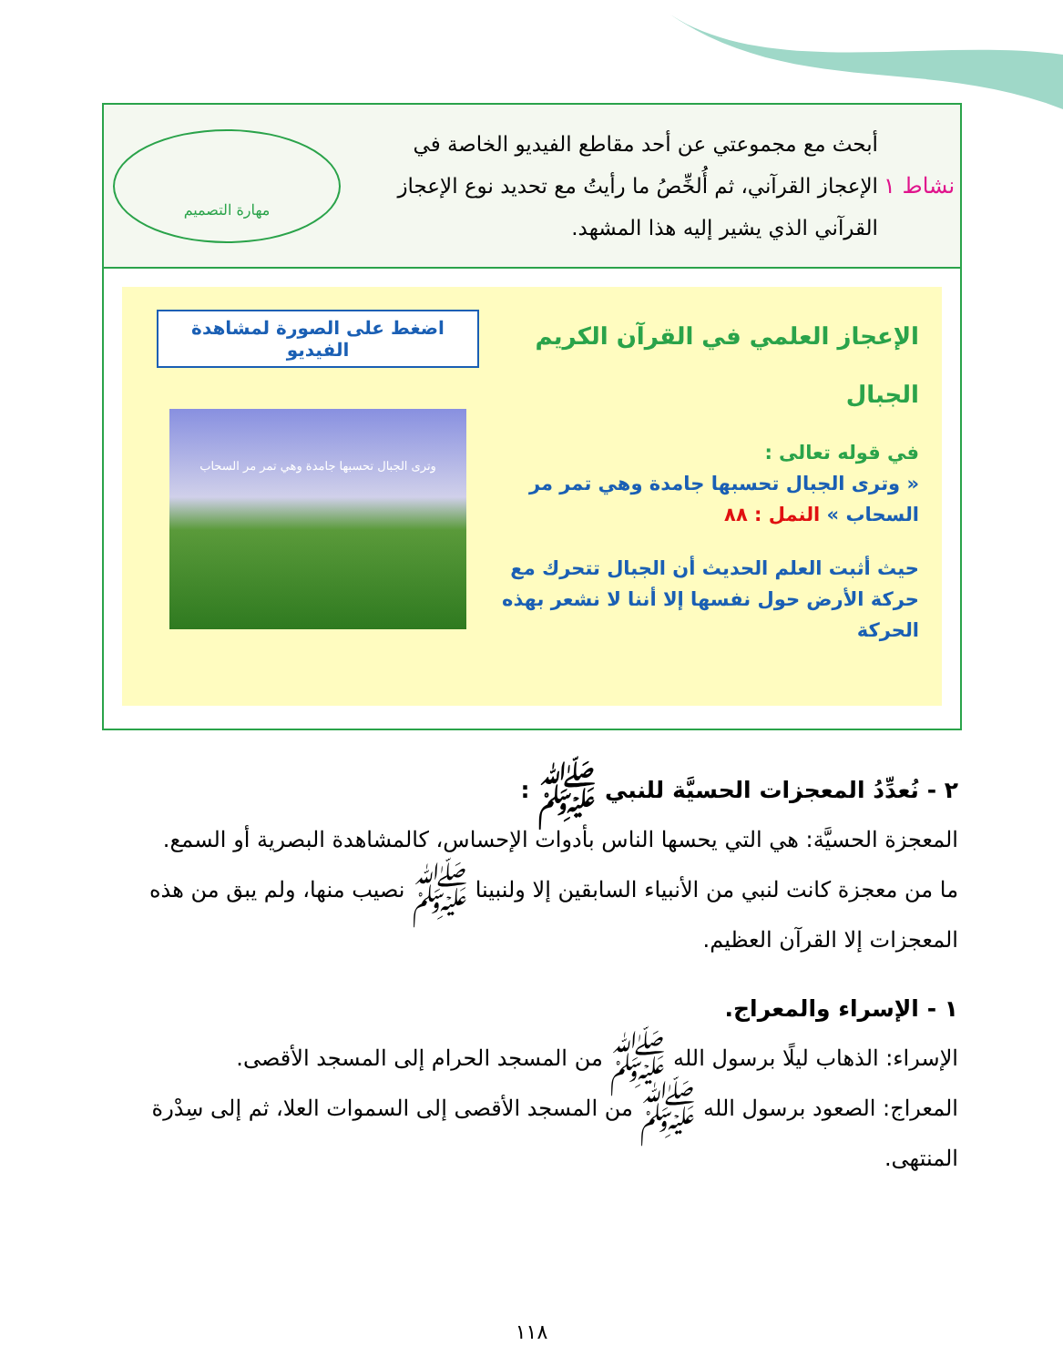نشاط ١
أبحث مع مجموعتي عن أحد مقاطع الفيديو الخاصة في الإعجاز القرآني، ثم أُلخِّصُ ما رأيتُ مع تحديد نوع الإعجاز القرآني الذي يشير إليه هذا المشهد.
مهارة التصميم
الإعجاز العلمي في القرآن الكريم
الجبال
في قوله تعالى :
« وترى الجبال تحسبها جامدة وهي تمر مر السحاب » النمل : ٨٨
حيث أثبت العلم الحديث أن الجبال تتحرك مع حركة الأرض حول نفسها إلا أننا لا نشعر بهذه الحركة
اضغط على الصورة لمشاهدة الفيديو
وترى الجبال تحسبها جامدة وهي تمر مر السحاب
٢ - نُعدِّدُ المعجزات الحسيَّة للنبي ﷺ :
المعجزة الحسيَّة: هي التي يحسها الناس بأدوات الإحساس، كالمشاهدة البصرية أو السمع.
ما من معجزة كانت لنبي من الأنبياء السابقين إلا ولنبينا ﷺ نصيب منها، ولم يبق من هذه المعجزات إلا القرآن العظيم.
١ - الإسراء والمعراج.
الإسراء: الذهاب ليلًا برسول الله ﷺ من المسجد الحرام إلى المسجد الأقصى.
المعراج: الصعود برسول الله ﷺ من المسجد الأقصى إلى السموات العلا، ثم إلى سِدْرة المنتهى.
١١٨